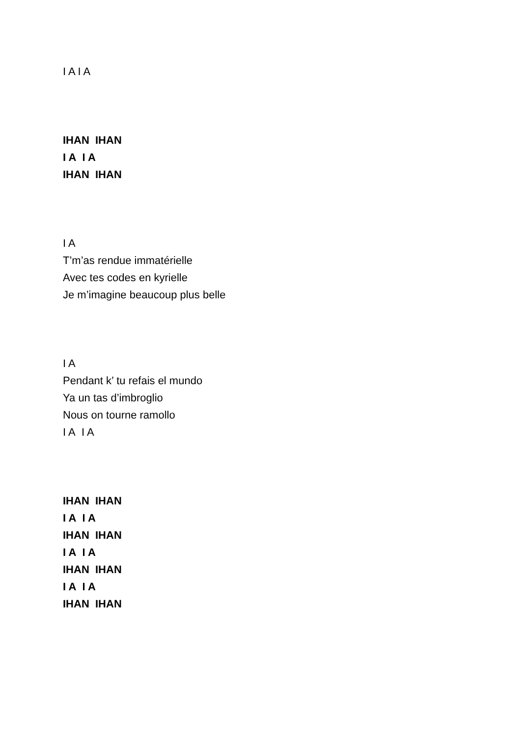I A I A
IHAN IHAN
I A I A
IHAN IHAN
I A
T’m’as rendue immatérielle
Avec tes codes en kyrielle
Je m’imagine beaucoup plus belle
I A
Pendant k’ tu refais el mundo
Ya un tas d’imbroglio
Nous on tourne ramollo
I A I A
IHAN IHAN
I A I A
IHAN IHAN
I A I A
IHAN IHAN
I A I A
IHAN IHAN